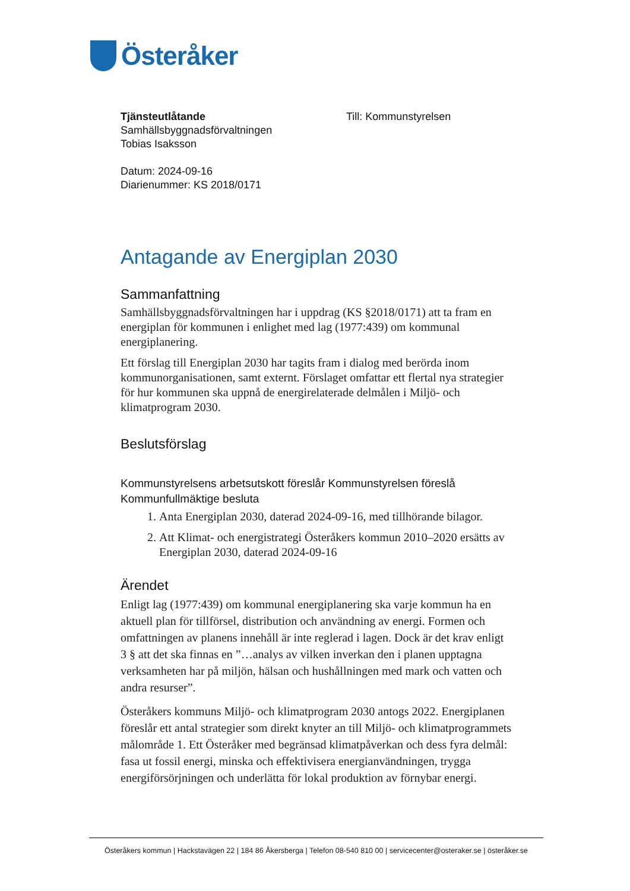Österåker
Tjänsteutlåtande
Samhällsbyggnadsförvaltningen
Tobias Isaksson
Datum: 2024-09-16
Diarienummer: KS 2018/0171
Till: Kommunstyrelsen
Antagande av Energiplan 2030
Sammanfattning
Samhällsbyggnadsförvaltningen har i uppdrag (KS §2018/0171) att ta fram en energiplan för kommunen i enlighet med lag (1977:439) om kommunal energiplanering.
Ett förslag till Energiplan 2030 har tagits fram i dialog med berörda inom kommunorganisationen, samt externt. Förslaget omfattar ett flertal nya strategier för hur kommunen ska uppnå de energirelaterade delmålen i Miljö- och klimatprogram 2030.
Beslutsförslag
Kommunstyrelsens arbetsutskott föreslår Kommunstyrelsen föreslå Kommunfullmäktige besluta
1. Anta Energiplan 2030, daterad 2024-09-16, med tillhörande bilagor.
2. Att Klimat- och energistrategi Österåkers kommun 2010–2020 ersätts av Energiplan 2030, daterad 2024-09-16
Ärendet
Enligt lag (1977:439) om kommunal energiplanering ska varje kommun ha en aktuell plan för tillförsel, distribution och användning av energi. Formen och omfattningen av planens innehåll är inte reglerad i lagen. Dock är det krav enligt 3 § att det ska finnas en ”…analys av vilken inverkan den i planen upptagna verksamheten har på miljön, hälsan och hushållningen med mark och vatten och andra resurser”.
Österåkers kommuns Miljö- och klimatprogram 2030 antogs 2022. Energiplanen föreslår ett antal strategier som direkt knyter an till Miljö- och klimatprogrammets målområde 1. Ett Österåker med begränsad klimatpåverkan och dess fyra delmål: fasa ut fossil energi, minska och effektivisera energianvändningen, trygga energiförsörjningen och underlätta för lokal produktion av förnybar energi.
Österåkers kommun | Hackstavägen 22 | 184 86 Åkersberga | Telefon 08-540 810 00 | servicecenter@osteraker.se | österåker.se